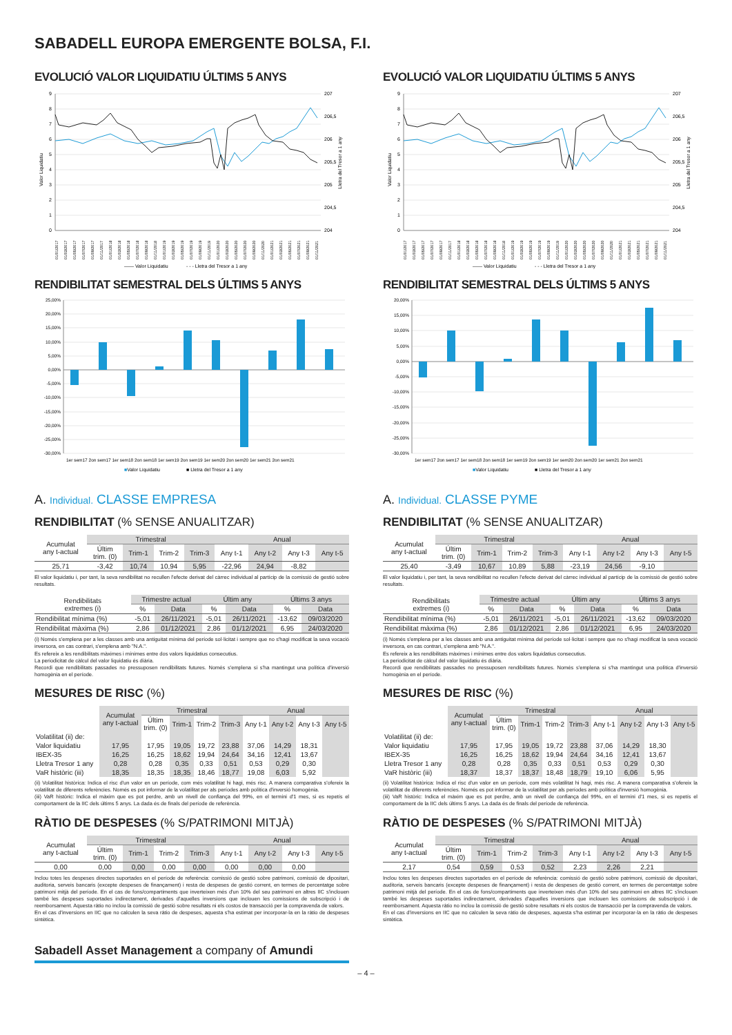SABADELL EUROPA EMERGENTE BOLSA, F.I.
EVOLUCIÓ VALOR LIQUIDATIU ÚLTIMS 5 ANYS
9
8
7
6
5
4
3
2
1
0
207
206,5
206
205,5
205
204,5
204
Valor Liquidatiu
Lletra del Tresor a 1 any
01/01/2017
01/03/2017
01/05/2017
01/07/2017
01/09/2017
01/11/2017
01/01/2018
01/03/2018
01/05/2018
01/07/2018
01/09/2018
01/11/2018
01/01/2019
01/03/2019
01/05/2019
01/07/2019
01/09/2019
01/11/2019
01/01/2020
01/03/2020
01/05/2020
01/07/2020
01/09/2020
01/11/2020
01/01/2021
01/03/2021
01/05/2021
01/07/2021
01/09/2021
01/11/2021
—— Valor Liquidatiu
- - - Lletra del Tresor a 1 any
RENDIBILITAT SEMESTRAL DELS ÚLTIMS 5 ANYS
25,00%
20,00%
15,00%
10,00%
5,00%
0,00%
-5,00%
-10,00%
-15,00%
-20,00%
-25,00%
-30,00%
1er sem17 2on sem17 1er sem18 2on sem18 1er sem19 2on sem19 1er sem20 2on sem20 1er sem21 2on sem21
■Valor Liquidatiu
■ Lletra del Tresor a 1 any
A. Individual. CLASSE EMPRESA
RENDIBILITAT (% SENSE ANUALITZAR)
| Acumulat any t-actual | Trimestral | | | | Anual | | | |
| --- | --- | --- | --- | --- | --- | --- | --- | --- |
| | Últim trim. (0) | Trim-1 | Trim-2 | Trim-3 | Any t-1 | Any t-2 | Any t-3 | Any t-5 |
| 25,71 | -3,42 | 10,74 | 10,94 | 5,95 | -22,96 | 24,94 | -8,82 | |
El valor liquidatiu i, per tant, la seva rendibilitat no recullen l'efecte derivat del càrrec individual al partícip de la comissió de gestió sobre resultats.
| Rendibilitats extremes (i) | Trimestre actual | | Últim any | | Últims 3 anys | |
| --- | --- | --- | --- | --- | --- | --- |
| | % | Data | % | Data | % | Data |
| Rendibilitat mínima (%) | -5,01 | 26/11/2021 | -5,01 | 26/11/2021 | -13,62 | 09/03/2020 |
| Rendibilitat màxima (%) | 2,86 | 01/12/2021 | 2,86 | 01/12/2021 | 6,95 | 24/03/2020 |
(i) Només s'emplena per a les classes amb una antiguitat mínima del període sol·licitat i sempre que no s'hagi modificat la seva vocació inversora, en cas contrari, s'emplena amb "N.A.".
Es refereix a les rendibilitats màximes i mínimes entre dos valors liquidatius consecutius.
La periodicitat de càlcul del valor liquidatiu és diària.
Recordi que rendibilitats passades no pressuposen rendibilitats futures. Només s'emplena si s'ha mantingut una política d'inversió homogènia en el període.
MESURES DE RISC (%)
| | Acumulat any t-actual | Trimestral | | | | Anual | | | |
| --- | --- | --- | --- | --- | --- | --- | --- | --- | --- |
| | | Últim trim. (0) | Trim-1 | Trim-2 | Trim-3 | Any t-1 | Any t-2 | Any t-3 | Any t-5 |
| Volatilitat (ii) de: | | | | | | | | | |
| Valor liquidatiu | 17,95 | 17,95 | 19,05 | 19,72 | 23,88 | 37,06 | 14,29 | 18,31 | |
| IBEX-35 | 16,25 | 16,25 | 18,62 | 19,94 | 24,64 | 34,16 | 12,41 | 13,67 | |
| Lletra Tresor 1 any | 0,28 | 0,28 | 0,35 | 0,33 | 0,51 | 0,53 | 0,29 | 0,30 | |
| VaR històric (iii) | 18,35 | 18,35 | 18,35 | 18,46 | 18,77 | 19,08 | 6,03 | 5,92 | |
(ii) Volatilitat històrica: Indica el risc d'un valor en un període, com més volatilitat hi hagi, més risc. A manera comparativa s'ofereix la volatilitat de diferents referències. Només es pot informar de la volatilitat per als períodes amb política d'inversió homogènia.
(iii) VaR històric: Indica el màxim que es pot perdre, amb un nivell de confiança del 99%, en el termini d'1 mes, si es repetís el comportament de la IIC dels últims 5 anys. La dada és de finals del període de referència.
RÀTIO DE DESPESES (% S/PATRIMONI MITJÀ)
| Acumulat any t-actual | Trimestral | | | | Anual | | | |
| --- | --- | --- | --- | --- | --- | --- | --- | --- |
| | Últim trim. (0) | Trim-1 | Trim-2 | Trim-3 | Any t-1 | Any t-2 | Any t-3 | Any t-5 |
| 0,00 | 0,00 | 0,00 | 0,00 | 0,00 | 0,00 | 0,00 | 0,00 | |
Inclou totes les despeses directes suportades en el període de referència: comissió de gestió sobre patrimoni, comissió de dipositari, auditoria, serveis bancaris (excepte despeses de finançament) i resta de despeses de gestió corrent, en termes de percentatge sobre patrimoni mitjà del període. En el cas de fons/compartiments que inverteixen més d'un 10% del seu patrimoni en altres IIC s'inclouen també les despeses suportades indirectament, derivades d'aquelles inversions que inclouen les comissions de subscripció i de reemborsament. Aquesta ràtio no inclou la comissió de gestió sobre resultats ni els costos de transacció per la compravenda de valors.
En el cas d'inversions en IIC que no calculen la seva ràtio de despeses, aquesta s'ha estimat per incorporar-la en la ràtio de despeses sintètica.
EVOLUCIÓ VALOR LIQUIDATIU ÚLTIMS 5 ANYS
9
8
7
6
5
4
3
2
1
0
207
206,5
206
205,5
205
204,5
204
Valor Liquidatiu
Lletra del Tresor a 1 any
01/01/2017
01/03/2017
01/05/2017
01/07/2017
01/09/2017
01/11/2017
01/01/2018
01/03/2018
01/05/2018
01/07/2018
01/09/2018
01/11/2018
01/01/2019
01/03/2019
01/05/2019
01/07/2019
01/09/2019
01/11/2019
01/01/2020
01/03/2020
01/05/2020
01/07/2020
01/09/2020
01/11/2020
01/01/2021
01/03/2021
01/05/2021
01/07/2021
01/09/2021
01/11/2021
—— Valor Liquidatiu
- - - Lletra del Tresor a 1 any
RENDIBILITAT SEMESTRAL DELS ÚLTIMS 5 ANYS
20,00%
15,00%
10,00%
5,00%
0,00%
-5,00%
-10,00%
-15,00%
-20,00%
-25,00%
-30,00%
1er sem17 2on sem17 1er sem18 2on sem18 1er sem19 2on sem19 1er sem20 2on sem20 1er sem21 2on sem21
■Valor Liquidatiu
■ Lletra del Tresor a 1 any
A. Individual. CLASSE PYME
RENDIBILITAT (% SENSE ANUALITZAR)
| Acumulat any t-actual | Trimestral | | | | Anual | | | |
| --- | --- | --- | --- | --- | --- | --- | --- | --- |
| | Últim trim. (0) | Trim-1 | Trim-2 | Trim-3 | Any t-1 | Any t-2 | Any t-3 | Any t-5 |
| 25,40 | -3,49 | 10,67 | 10,89 | 5,88 | -23,19 | 24,56 | -9,10 | |
El valor liquidatiu i, per tant, la seva rendibilitat no recullen l'efecte derivat del càrrec individual al partícip de la comissió de gestió sobre resultats.
| Rendibilitats extremes (i) | Trimestre actual | | Últim any | | Últims 3 anys | |
| --- | --- | --- | --- | --- | --- | --- |
| | % | Data | % | Data | % | Data |
| Rendibilitat mínima (%) | -5,01 | 26/11/2021 | -5,01 | 26/11/2021 | -13,62 | 09/03/2020 |
| Rendibilitat màxima (%) | 2,86 | 01/12/2021 | 2,86 | 01/12/2021 | 6,95 | 24/03/2020 |
(i) Només s'emplena per a les classes amb una antiguitat mínima del període sol·licitat i sempre que no s'hagi modificat la seva vocació inversora, en cas contrari, s'emplena amb "N.A.".
Es refereix a les rendibilitats màximes i mínimes entre dos valors liquidatius consecutius.
La periodicitat de càlcul del valor liquidatiu és diària.
Recordi que rendibilitats passades no pressuposen rendibilitats futures. Només s'emplena si s'ha mantingut una política d'inversió homogènia en el període.
MESURES DE RISC (%)
| | Acumulat any t-actual | Trimestral | | | | Anual | | | |
| --- | --- | --- | --- | --- | --- | --- | --- | --- | --- |
| | | Últim trim. (0) | Trim-1 | Trim-2 | Trim-3 | Any t-1 | Any t-2 | Any t-3 | Any t-5 |
| Volatilitat (ii) de: | | | | | | | | | |
| Valor liquidatiu | 17,95 | 17,95 | 19,05 | 19,72 | 23,88 | 37,06 | 14,29 | 18,30 | |
| IBEX-35 | 16,25 | 16,25 | 18,62 | 19,94 | 24,64 | 34,16 | 12,41 | 13,67 | |
| Lletra Tresor 1 any | 0,28 | 0,28 | 0,35 | 0,33 | 0,51 | 0,53 | 0,29 | 0,30 | |
| VaR històric (iii) | 18,37 | 18,37 | 18,37 | 18,48 | 18,79 | 19,10 | 6,06 | 5,95 | |
(ii) Volatilitat històrica: Indica el risc d'un valor en un període, com més volatilitat hi hagi, més risc. A manera comparativa s'ofereix la volatilitat de diferents referències. Només es pot informar de la volatilitat per als períodes amb política d'inversió homogènia.
(iii) VaR històric: Indica el màxim que es pot perdre, amb un nivell de confiança del 99%, en el termini d'1 mes, si es repetís el comportament de la IIC dels últims 5 anys. La dada és de finals del període de referència.
RÀTIO DE DESPESES (% S/PATRIMONI MITJÀ)
| Acumulat any t-actual | Trimestral | | | | Anual | | | |
| --- | --- | --- | --- | --- | --- | --- | --- | --- |
| | Últim trim. (0) | Trim-1 | Trim-2 | Trim-3 | Any t-1 | Any t-2 | Any t-3 | Any t-5 |
| 2,17 | 0,54 | 0,59 | 0,53 | 0,52 | 2,23 | 2,26 | 2,21 | |
Inclou totes les despeses directes suportades en el període de referència: comissió de gestió sobre patrimoni, comissió de dipositari, auditoria, serveis bancaris (excepte despeses de finançament) i resta de despeses de gestió corrent, en termes de percentatge sobre patrimoni mitjà del període. En el cas de fons/compartiments que inverteixen més d'un 10% del seu patrimoni en altres IIC s'inclouen també les despeses suportades indirectament, derivades d'aquelles inversions que inclouen les comissions de subscripció i de reemborsament. Aquesta ràtio no inclou la comissió de gestió sobre resultats ni els costos de transacció per la compravenda de valors.
En el cas d'inversions en IIC que no calculen la seva ràtio de despeses, aquesta s'ha estimat per incorporar-la en la ràtio de despeses sintètica.
Sabadell Asset Management a company of Amundi
– 4 –